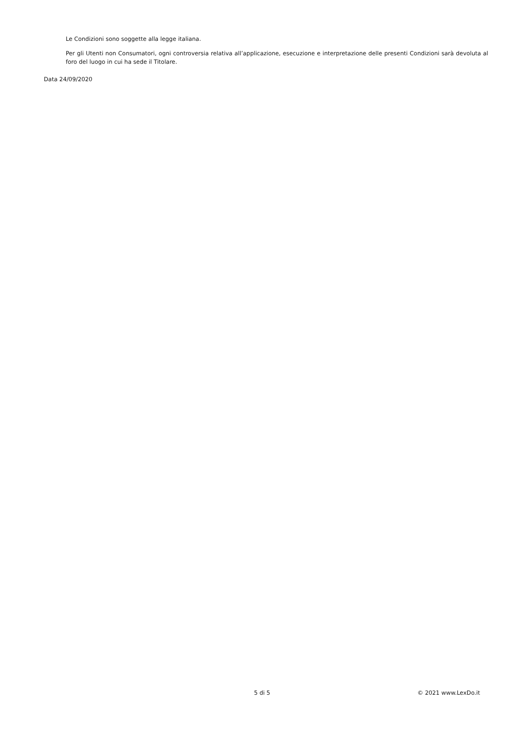Le Condizioni sono soggette alla legge italiana.
Per gli Utenti non Consumatori, ogni controversia relativa all’applicazione, esecuzione e interpretazione delle presenti Condizioni sarà devoluta al foro del luogo in cui ha sede il Titolare.
Data 24/09/2020
5 di 5 © 2021 www.LexDo.it